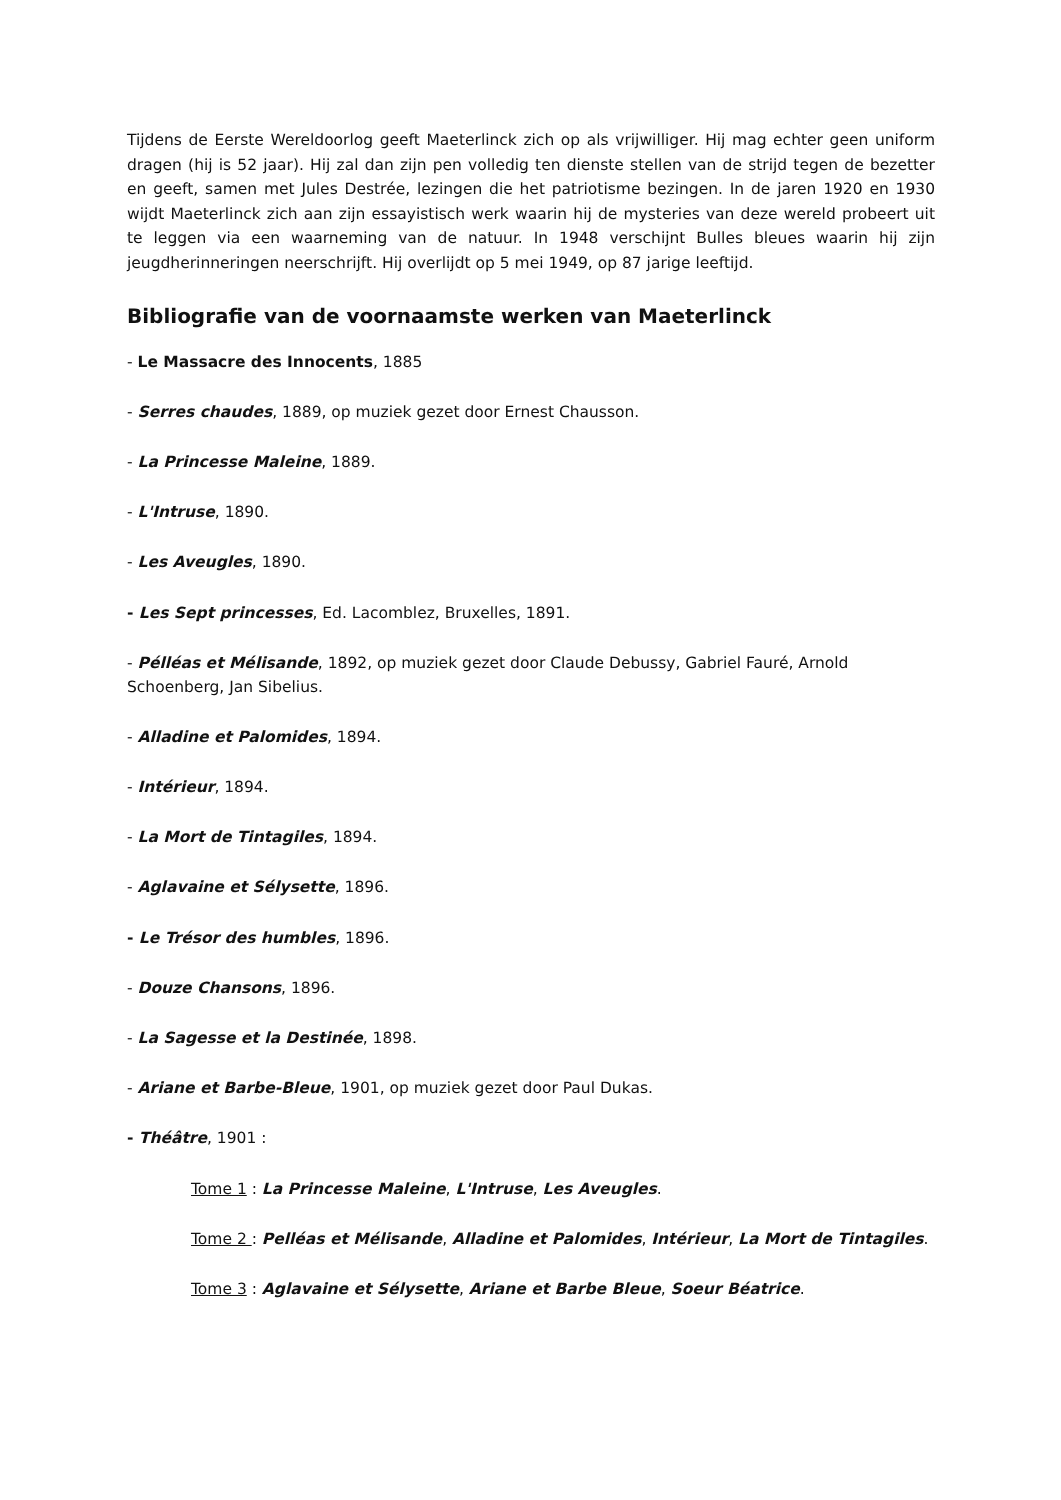Tijdens de Eerste Wereldoorlog geeft Maeterlinck zich op als vrijwilliger. Hij mag echter geen uniform dragen (hij is 52 jaar). Hij zal dan zijn pen volledig ten dienste stellen van de strijd tegen de bezetter en geeft, samen met Jules Destrée, lezingen die het patriotisme bezingen. In de jaren 1920 en 1930 wijdt Maeterlinck zich aan zijn essayistisch werk waarin hij de mysteries van deze wereld probeert uit te leggen via een waarneming van de natuur. In 1948 verschijnt Bulles bleues waarin hij zijn jeugdherinneringen neerschrijft. Hij overlijdt op 5 mei 1949, op 87 jarige leeftijd.
Bibliografie van de voornaamste werken van Maeterlinck
- Le Massacre des Innocents, 1885
- Serres chaudes, 1889, op muziek gezet door Ernest Chausson.
- La Princesse Maleine, 1889.
- L'Intruse, 1890.
- Les Aveugles, 1890.
- Les Sept princesses, Ed. Lacomblez, Bruxelles, 1891.
- Pélléas et Mélisande, 1892, op muziek gezet door Claude Debussy, Gabriel Fauré, Arnold Schoenberg, Jan Sibelius.
- Alladine et Palomides, 1894.
- Intérieur, 1894.
- La Mort de Tintagiles, 1894.
- Aglavaine et Sélysette, 1896.
- Le Trésor des humbles, 1896.
- Douze Chansons, 1896.
- La Sagesse et la Destinée, 1898.
- Ariane et Barbe-Bleue, 1901, op muziek gezet door Paul Dukas.
- Théâtre, 1901 :
Tome 1 : La Princesse Maleine, L'Intruse, Les Aveugles.
Tome 2 : Pelléas et Mélisande, Alladine et Palomides, Intérieur, La Mort de Tintagiles.
Tome 3 : Aglavaine et Sélysette, Ariane et Barbe Bleue, Soeur Béatrice.